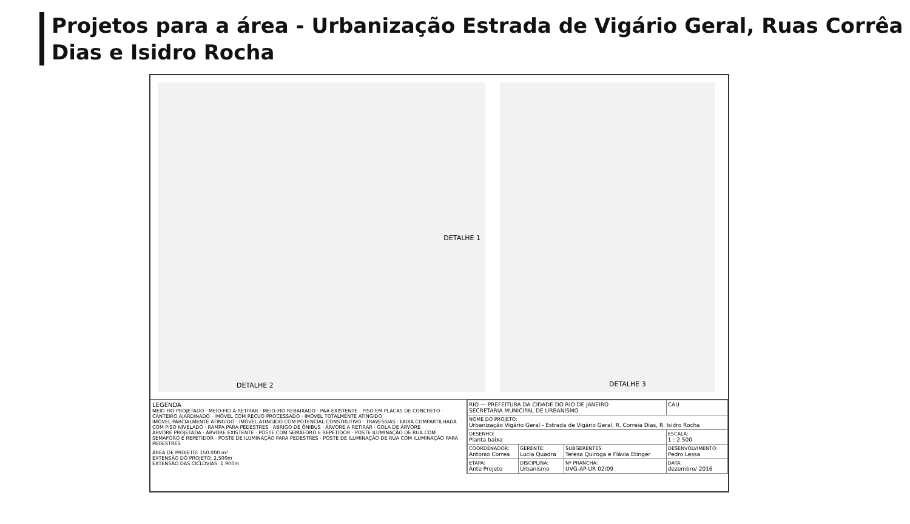Projetos para a área - Urbanização Estrada de Vigário Geral, Ruas Corrêa Dias e Isidro Rocha
DETALHE 1
DETALHE 2
DETALHE 3
LEGENDA
MEIO FIO PROJETADO · MEIO-FIO A RETIRAR · MEIO-FIO REBAIXADO · PAA EXISTENTE · PISO EM PLACAS DE CONCRETO · CANTEIRO AJARDINADO · IMÓVEL COM RECUO PROCESSADO · IMÓVEL TOTALMENTE ATINGIDO
IMÓVEL PARCIALMENTE ATINGIDO · IMÓVEL ATINGIDO COM POTENCIAL CONSTRUTIVO · TRAVESSIAS · FAIXA COMPARTILHADA COM PISO NIVELADO · RAMPA PARA PEDESTRES · ABRIGO DE ÔNIBUS · ÁRVORE A RETIRAR · GOLA DE ÁRVORE
ÁRVORE PROJETADA · ÁRVORE EXISTENTE · POSTE COM SEMÁFORO E REPETIDOR · POSTE ILUMINAÇÃO DE RUA COM SEMÁFORO E REPETIDOR · POSTE DE ILUMINAÇÃO PARA PEDESTRES · POSTE DE ILUMINAÇÃO DE RUA COM ILUMINAÇÃO PARA PEDESTRES
ÁREA DE PROJETO: 150.000 m²
EXTENSÃO DO PROJETO: 2.500m
EXTENSÃO DAS CICLOVIAS: 1.900m
| RIO — PREFEITURA DA CIDADE DO RIO DE JANEIRO SECRETARIA MUNICIPAL DE URBANISMO | | | CAU |
| NOME DO PROJETO: Urbanização Vigário Geral - Estrada de Vigário Geral, R. Correia Dias, R. Isidro Rocha | | | |
| DESENHO: Planta baixa | | | ESCALA: 1 : 2.500 |
| COORDENADOR: Antonio Correa | GERENTE: Lucia Quadra | SUBGERENTES: Teresa Quiroga e Flávia Etinger | DESENVOLVIMENTO: Pedro Lessa |
| ETAPA: Ante Projeto | DISCIPLINA: Urbanismo | Nº PRANCHA: UVG-AP-UR 02/09 | DATA: dezembro/ 2016 |